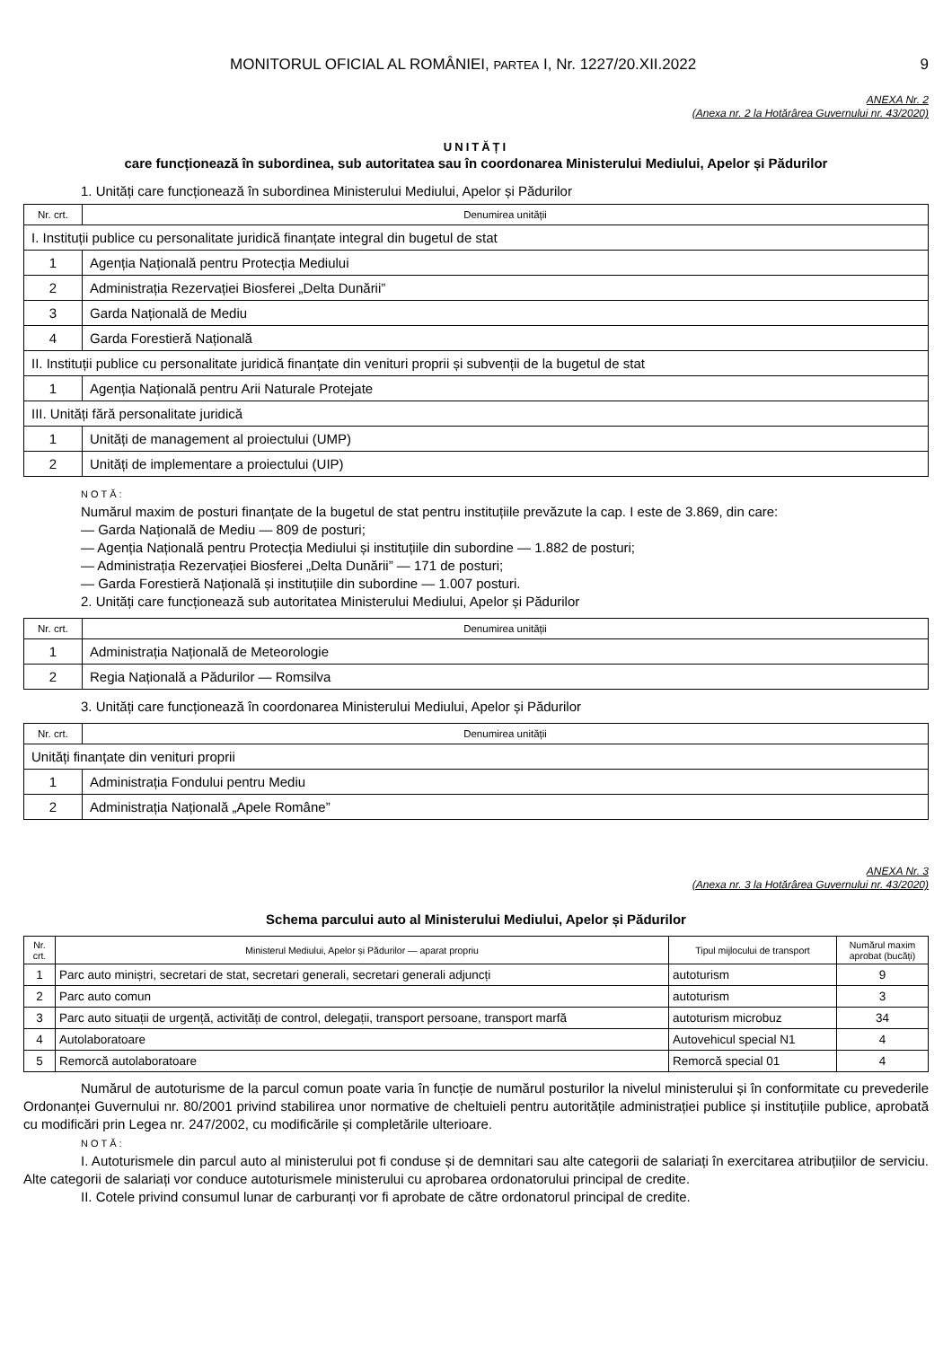MONITORUL OFICIAL AL ROMÂNIEI, PARTEA I, Nr. 1227/20.XII.2022 9
ANEXA Nr. 2
(Anexa nr. 2 la Hotărârea Guvernului nr. 43/2020)
UNITĂȚI
care funcționează în subordinea, sub autoritatea sau în coordonarea Ministerului Mediului, Apelor și Pădurilor
1. Unități care funcționează în subordinea Ministerului Mediului, Apelor și Pădurilor
| Nr. crt. | Denumirea unității |
| --- | --- |
| I. Instituții publice cu personalitate juridică finanțate integral din bugetul de stat | |
| 1 | Agenția Națională pentru Protecția Mediului |
| 2 | Administrația Rezervației Biosferei „Delta Dunării” |
| 3 | Garda Națională de Mediu |
| 4 | Garda Forestieră Națională |
| II. Instituții publice cu personalitate juridică finanțate din venituri proprii și subvenții de la bugetul de stat | |
| 1 | Agenția Națională pentru Arii Naturale Protejate |
| III. Unități fără personalitate juridică | |
| 1 | Unități de management al proiectului (UMP) |
| 2 | Unități de implementare a proiectului (UIP) |
NOTĂ:
Numărul maxim de posturi finanțate de la bugetul de stat pentru instituțiile prevăzute la cap. I este de 3.869, din care:
— Garda Națională de Mediu — 809 de posturi;
— Agenția Națională pentru Protecția Mediului și instituțiile din subordine — 1.882 de posturi;
— Administrația Rezervației Biosferei „Delta Dunării” — 171 de posturi;
— Garda Forestieră Națională și instituțiile din subordine — 1.007 posturi.
2. Unități care funcționează sub autoritatea Ministerului Mediului, Apelor și Pădurilor
| Nr. crt. | Denumirea unității |
| --- | --- |
| 1 | Administrația Națională de Meteorologie |
| 2 | Regia Națională a Pădurilor — Romsilva |
3. Unități care funcționează în coordonarea Ministerului Mediului, Apelor și Pădurilor
| Nr. crt. | Denumirea unității |
| --- | --- |
| Unități finanțate din venituri proprii | |
| 1 | Administrația Fondului pentru Mediu |
| 2 | Administrația Națională „Apele Române” |
ANEXA Nr. 3
(Anexa nr. 3 la Hotărârea Guvernului nr. 43/2020)
Schema parcului auto al Ministerului Mediului, Apelor și Pădurilor
| Nr. crt. | Ministerul Mediului, Apelor și Pădurilor — aparat propriu | Tipul mijlocului de transport | Numărul maxim aprobat (bucăți) |
| --- | --- | --- | --- |
| 1 | Parc auto miniștri, secretari de stat, secretari generali, secretari generali adjuncți | autoturism | 9 |
| 2 | Parc auto comun | autoturism | 3 |
| 3 | Parc auto situații de urgență, activități de control, delegații, transport persoane, transport marfă | autoturism microbuz | 34 |
| 4 | Autolaboratoare | Autovehicul special N1 | 4 |
| 5 | Remorcă autolaboratoare | Remorcă special 01 | 4 |
Numărul de autoturisme de la parcul comun poate varia în funcție de numărul posturilor la nivelul ministerului și în conformitate cu prevederile Ordonanței Guvernului nr. 80/2001 privind stabilirea unor normative de cheltuieli pentru autoritățile administrației publice și instituțiile publice, aprobată cu modificări prin Legea nr. 247/2002, cu modificările și completările ulterioare.
NOTĂ:
I. Autoturismele din parcul auto al ministerului pot fi conduse și de demnitari sau alte categorii de salariați în exercitarea atribuțiilor de serviciu. Alte categorii de salariați vor conduce autoturismele ministerului cu aprobarea ordonatorului principal de credite.
II. Cotele privind consumul lunar de carburanți vor fi aprobate de către ordonatorul principal de credite.